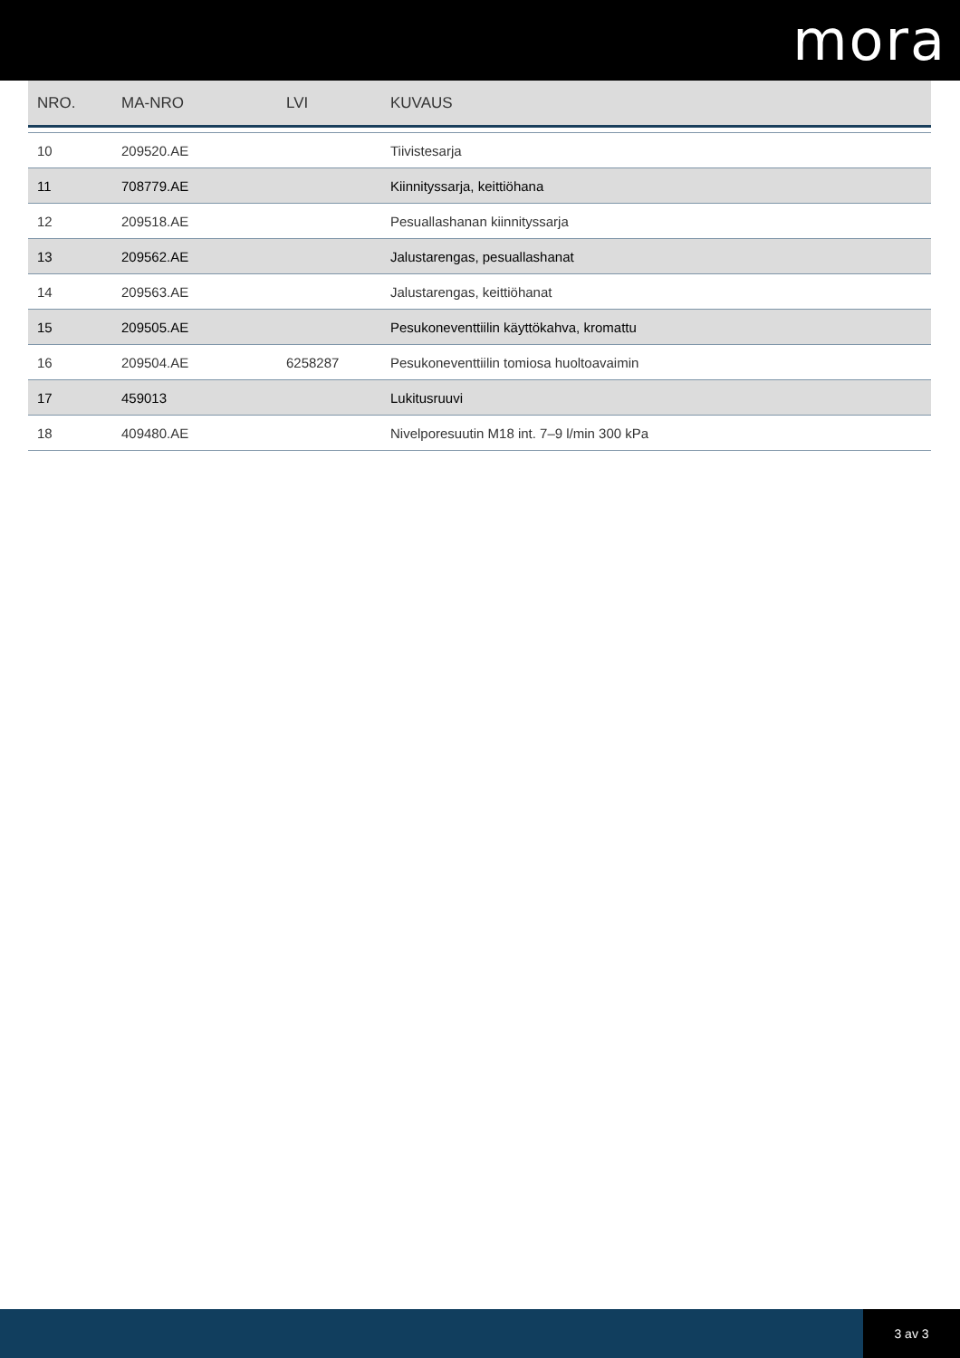mora
| NRO. | MA-NRO | LVI | KUVAUS |
| --- | --- | --- | --- |
| 10 | 209520.AE | | Tiivistesarja |
| 11 | 708779.AE | | Kiinnityssarja, keittiöhana |
| 12 | 209518.AE | | Pesuallashanan kiinnityssarja |
| 13 | 209562.AE | | Jalustarengas, pesuallashanat |
| 14 | 209563.AE | | Jalustarengas, keittiöhanat |
| 15 | 209505.AE | | Pesukoneventtiilin käyttökahva, kromattu |
| 16 | 209504.AE | 6258287 | Pesukoneventtiilin tomiosa huoltoavaimin |
| 17 | 459013 | | Lukitusruuvi |
| 18 | 409480.AE | | Nivelporesuutin M18 int. 7–9 l/min 300 kPa |
3 av 3